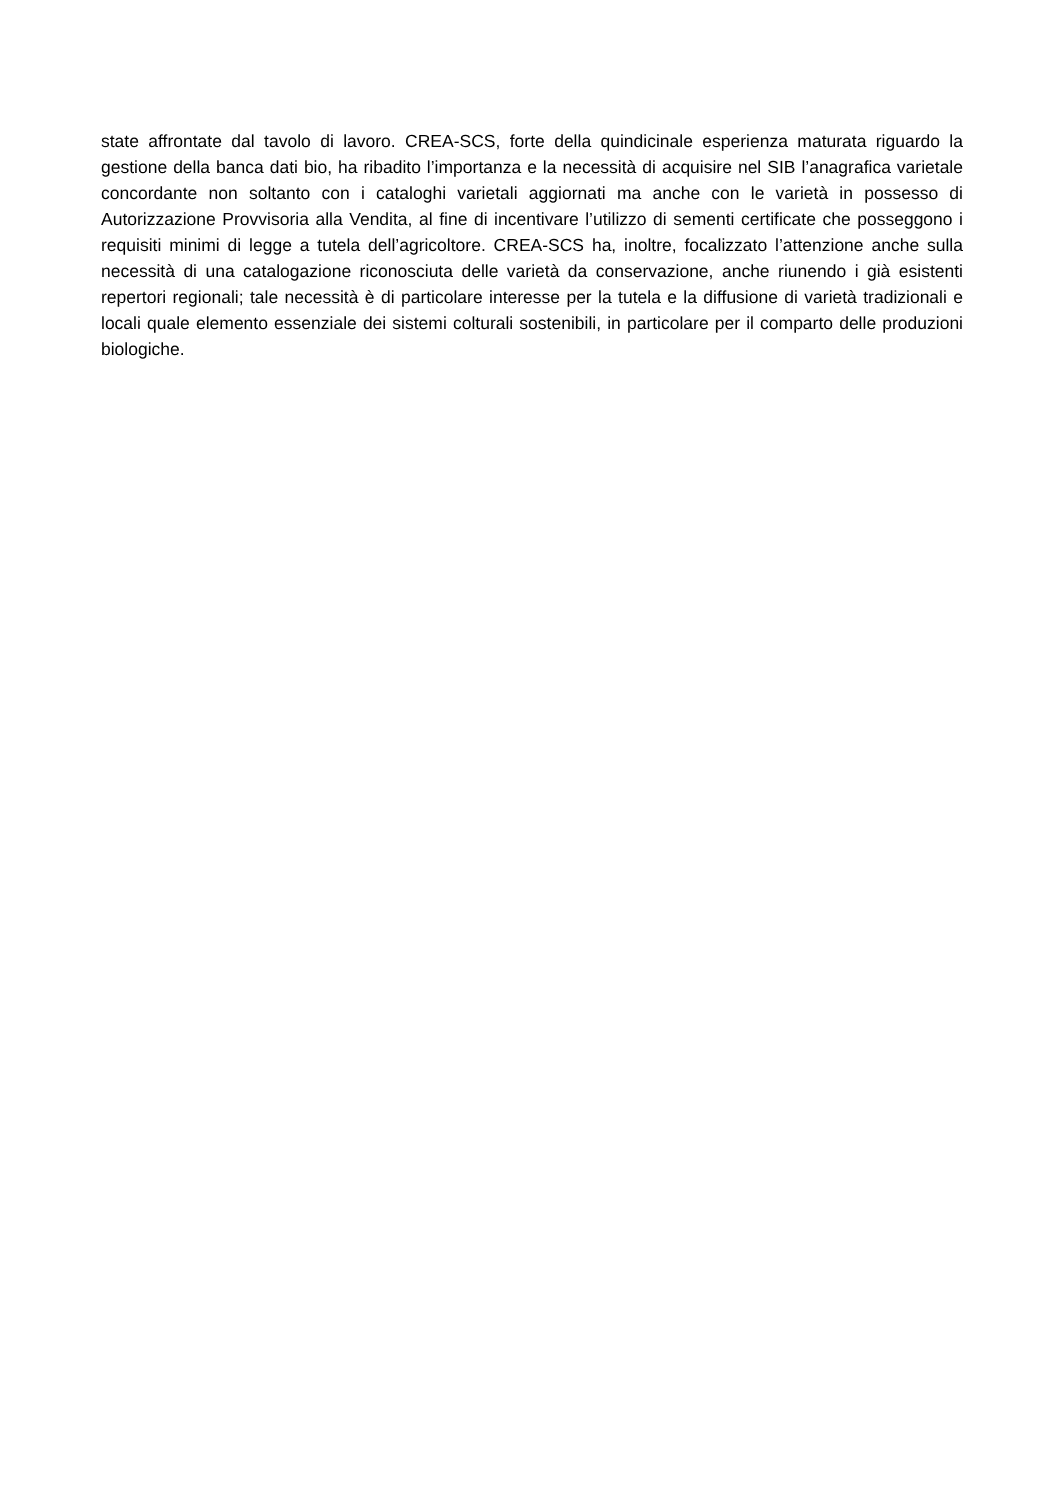state affrontate dal tavolo di lavoro. CREA-SCS, forte della quindicinale esperienza maturata riguardo la gestione della banca dati bio, ha ribadito l’importanza e la necessità di acquisire nel SIB l’anagrafica varietale concordante non soltanto con i cataloghi varietali aggiornati ma anche con le varietà in possesso di Autorizzazione Provvisoria alla Vendita, al fine di incentivare l’utilizzo di sementi certificate che posseggono i requisiti minimi di legge a tutela dell’agricoltore. CREA-SCS ha, inoltre, focalizzato l’attenzione anche sulla necessità di una catalogazione riconosciuta delle varietà da conservazione, anche riunendo i già esistenti repertori regionali; tale necessità è di particolare interesse per la tutela e la diffusione di varietà tradizionali e locali quale elemento essenziale dei sistemi colturali sostenibili, in particolare per il comparto delle produzioni biologiche.